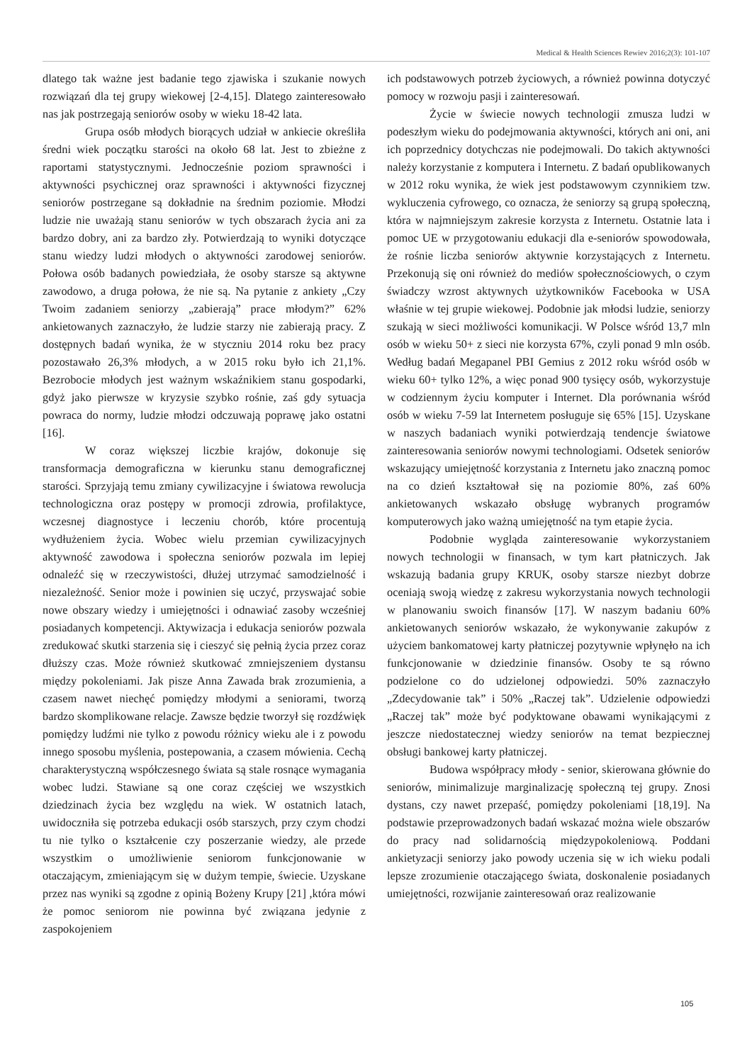Medical & Health Sciences Rewiev 2016;2(3): 101-107
dlatego tak ważne jest badanie tego zjawiska i szukanie nowych rozwiązań dla tej grupy wiekowej [2-4,15]. Dlatego zainteresowało nas jak postrzegają seniorów osoby w wieku 18-42 lata.
Grupa osób młodych biorących udział w ankiecie określiła średni wiek początku starości na około 68 lat. Jest to zbieżne z raportami statystycznymi. Jednocześnie poziom sprawności i aktywności psychicznej oraz sprawności i aktywności fizycznej seniorów postrzegane są dokładnie na średnim poziomie. Młodzi ludzie nie uważają stanu seniorów w tych obszarach życia ani za bardzo dobry, ani za bardzo zły. Potwierdzają to wyniki dotyczące stanu wiedzy ludzi młodych o aktywności zarodowej seniorów. Połowa osób badanych powiedziała, że osoby starsze są aktywne zawodowo, a druga połowa, że nie są. Na pytanie z ankiety „Czy Twoim zadaniem seniorzy „zabierają” prace młodym?” 62% ankietowanych zaznaczyło, że ludzie starzy nie zabierają pracy. Z dostępnych badań wynika, że w styczniu 2014 roku bez pracy pozostawało 26,3% młodych, a w 2015 roku było ich 21,1%. Bezrobocie młodych jest ważnym wskaźnikiem stanu gospodarki, gdyż jako pierwsze w kryzysie szybko rośnie, zaś gdy sytuacja powraca do normy, ludzie młodzi odczuwają poprawę jako ostatni [16].
W coraz większej liczbie krajów, dokonuje się transformacja demograficzna w kierunku stanu demograficznej starości. Sprzyjają temu zmiany cywilizacyjne i światowa rewolucja technologiczna oraz postępy w promocji zdrowia, profilaktyce, wczesnej diagnostyce i leczeniu chorób, które procentują wydłużeniem życia. Wobec wielu przemian cywilizacyjnych aktywność zawodowa i społeczna seniorów pozwala im lepiej odnaleźć się w rzeczywistości, dłużej utrzymać samodzielność i niezależność. Senior może i powinien się uczyć, przyswajać sobie nowe obszary wiedzy i umiejętności i odnawiać zasoby wcześniej posiadanych kompetencji. Aktywizacja i edukacja seniorów pozwala zredukować skutki starzenia się i cieszyć się pełnią życia przez coraz dłuższy czas. Może również skutkować zmniejszeniem dystansu między pokoleniami. Jak pisze Anna Zawada brak zrozumienia, a czasem nawet niechęć pomiędzy młodymi a seniorami, tworzą bardzo skomplikowane relacje. Zawsze będzie tworzył się rozdźwięk pomiędzy ludźmi nie tylko z powodu różnicy wieku ale i z powodu innego sposobu myślenia, postepowania, a czasem mówienia. Cechą charakterystyczną współczesnego świata są stale rosnące wymagania wobec ludzi. Stawiane są one coraz częściej we wszystkich dziedzinach życia bez względu na wiek. W ostatnich latach, uwidoczniła się potrzeba edukacji osób starszych, przy czym chodzi tu nie tylko o kształcenie czy poszerzanie wiedzy, ale przede wszystkim o umożliwienie seniorom funkcjonowanie w otaczającym, zmieniającym się w dużym tempie, świecie. Uzyskane przez nas wyniki są zgodne z opinią Bożeny Krupy [21] ,która mówi że pomoc seniorom nie powinna być związana jedynie z zaspokojeniem
ich podstawowych potrzeb życiowych, a również powinna dotyczyć pomocy w rozwoju pasji i zainteresowań.
Życie w świecie nowych technologii zmusza ludzi w podeszłym wieku do podejmowania aktywności, których ani oni, ani ich poprzednicy dotychczas nie podejmowali. Do takich aktywności należy korzystanie z komputera i Internetu. Z badań opublikowanych w 2012 roku wynika, że wiek jest podstawowym czynnikiem tzw. wykluczenia cyfrowego, co oznacza, że seniorzy są grupą społeczną, która w najmniejszym zakresie korzysta z Internetu. Ostatnie lata i pomoc UE w przygotowaniu edukacji dla e-seniorów spowodowała, że rośnie liczba seniorów aktywnie korzystających z Internetu. Przekonują się oni również do mediów społecznościowych, o czym świadczy wzrost aktywnych użytkowników Facebooka w USA właśnie w tej grupie wiekowej. Podobnie jak młodsi ludzie, seniorzy szukają w sieci możliwości komunikacji. W Polsce wśród 13,7 mln osób w wieku 50+ z sieci nie korzysta 67%, czyli ponad 9 mln osób. Według badań Megapanel PBI Gemius z 2012 roku wśród osób w wieku 60+ tylko 12%, a więc ponad 900 tysięcy osób, wykorzystuje w codziennym życiu komputer i Internet. Dla porównania wśród osób w wieku 7-59 lat Internetem posługuje się 65% [15]. Uzyskane w naszych badaniach wyniki potwierdzają tendencje światowe zainteresowania seniorów nowymi technologiami. Odsetek seniorów wskazujący umiejętność korzystania z Internetu jako znaczną pomoc na co dzień kształtował się na poziomie 80%, zaś 60% ankietowanych wskazało obsługę wybranych programów komputerowych jako ważną umiejętność na tym etapie życia.
Podobnie wygląda zainteresowanie wykorzystaniem nowych technologii w finansach, w tym kart płatniczych. Jak wskazują badania grupy KRUK, osoby starsze niezbyt dobrze oceniają swoją wiedzę z zakresu wykorzystania nowych technologii w planowaniu swoich finansów [17]. W naszym badaniu 60% ankietowanych seniorów wskazało, że wykonywanie zakupów z użyciem bankomatowej karty płatniczej pozytywnie wpłynęło na ich funkcjonowanie w dziedzinie finansów. Osoby te są równo podzielone co do udzielonej odpowiedzi. 50% zaznaczyło „Zdecydowanie tak” i 50% „Raczej tak”. Udzielenie odpowiedzi „Raczej tak” może być podyktowane obawami wynikającymi z jeszcze niedostatecznej wiedzy seniorów na temat bezpiecznej obsługi bankowej karty płatniczej.
Budowa współpracy młody - senior, skierowana głównie do seniorów, minimalizuje marginalizację społeczną tej grupy. Znosi dystans, czy nawet przepaść, pomiędzy pokoleniami [18,19]. Na podstawie przeprowadzonych badań wskazać można wiele obszarów do pracy nad solidarnością międzypokoleniową. Poddani ankietyzacji seniorzy jako powody uczenia się w ich wieku podali lepsze zrozumienie otaczającego świata, doskonalenie posiadanych umiejętności, rozwijanie zainteresowań oraz realizowanie
105